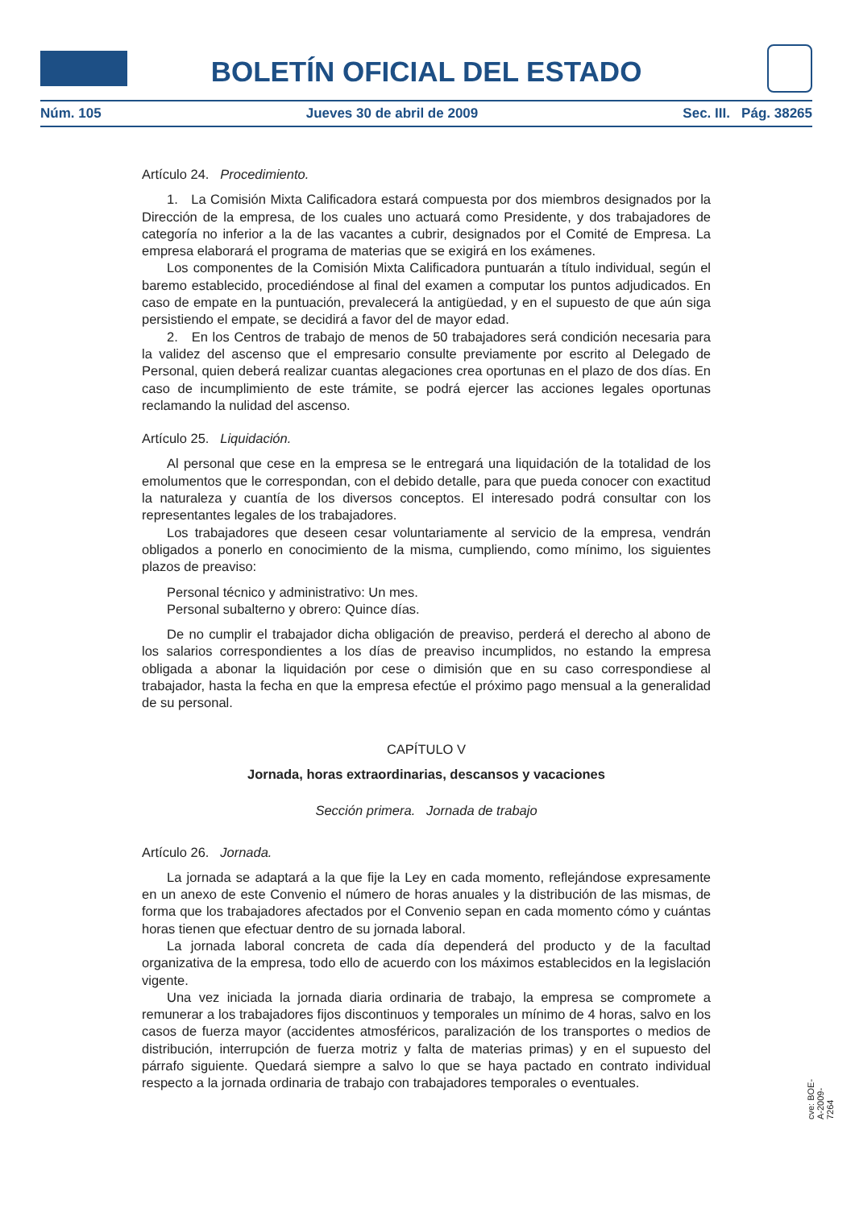BOLETÍN OFICIAL DEL ESTADO
Núm. 105 Jueves 30 de abril de 2009 Sec. III. Pág. 38265
Artículo 24. Procedimiento.
1. La Comisión Mixta Calificadora estará compuesta por dos miembros designados por la Dirección de la empresa, de los cuales uno actuará como Presidente, y dos trabajadores de categoría no inferior a la de las vacantes a cubrir, designados por el Comité de Empresa. La empresa elaborará el programa de materias que se exigirá en los exámenes.
Los componentes de la Comisión Mixta Calificadora puntuarán a título individual, según el baremo establecido, procediéndose al final del examen a computar los puntos adjudicados. En caso de empate en la puntuación, prevalecerá la antigüedad, y en el supuesto de que aún siga persistiendo el empate, se decidirá a favor del de mayor edad.
2. En los Centros de trabajo de menos de 50 trabajadores será condición necesaria para la validez del ascenso que el empresario consulte previamente por escrito al Delegado de Personal, quien deberá realizar cuantas alegaciones crea oportunas en el plazo de dos días. En caso de incumplimiento de este trámite, se podrá ejercer las acciones legales oportunas reclamando la nulidad del ascenso.
Artículo 25. Liquidación.
Al personal que cese en la empresa se le entregará una liquidación de la totalidad de los emolumentos que le correspondan, con el debido detalle, para que pueda conocer con exactitud la naturaleza y cuantía de los diversos conceptos. El interesado podrá consultar con los representantes legales de los trabajadores.
Los trabajadores que deseen cesar voluntariamente al servicio de la empresa, vendrán obligados a ponerlo en conocimiento de la misma, cumpliendo, como mínimo, los siguientes plazos de preaviso:
Personal técnico y administrativo: Un mes.
Personal subalterno y obrero: Quince días.
De no cumplir el trabajador dicha obligación de preaviso, perderá el derecho al abono de los salarios correspondientes a los días de preaviso incumplidos, no estando la empresa obligada a abonar la liquidación por cese o dimisión que en su caso correspondiese al trabajador, hasta la fecha en que la empresa efectúe el próximo pago mensual a la generalidad de su personal.
CAPÍTULO V
Jornada, horas extraordinarias, descansos y vacaciones
Sección primera. Jornada de trabajo
Artículo 26. Jornada.
La jornada se adaptará a la que fije la Ley en cada momento, reflejándose expresamente en un anexo de este Convenio el número de horas anuales y la distribución de las mismas, de forma que los trabajadores afectados por el Convenio sepan en cada momento cómo y cuántas horas tienen que efectuar dentro de su jornada laboral.
La jornada laboral concreta de cada día dependerá del producto y de la facultad organizativa de la empresa, todo ello de acuerdo con los máximos establecidos en la legislación vigente.
Una vez iniciada la jornada diaria ordinaria de trabajo, la empresa se compromete a remunerar a los trabajadores fijos discontinuos y temporales un mínimo de 4 horas, salvo en los casos de fuerza mayor (accidentes atmosféricos, paralización de los transportes o medios de distribución, interrupción de fuerza motriz y falta de materias primas) y en el supuesto del párrafo siguiente. Quedará siempre a salvo lo que se haya pactado en contrato individual respecto a la jornada ordinaria de trabajo con trabajadores temporales o eventuales.
cve: BOE-A-2009-7264